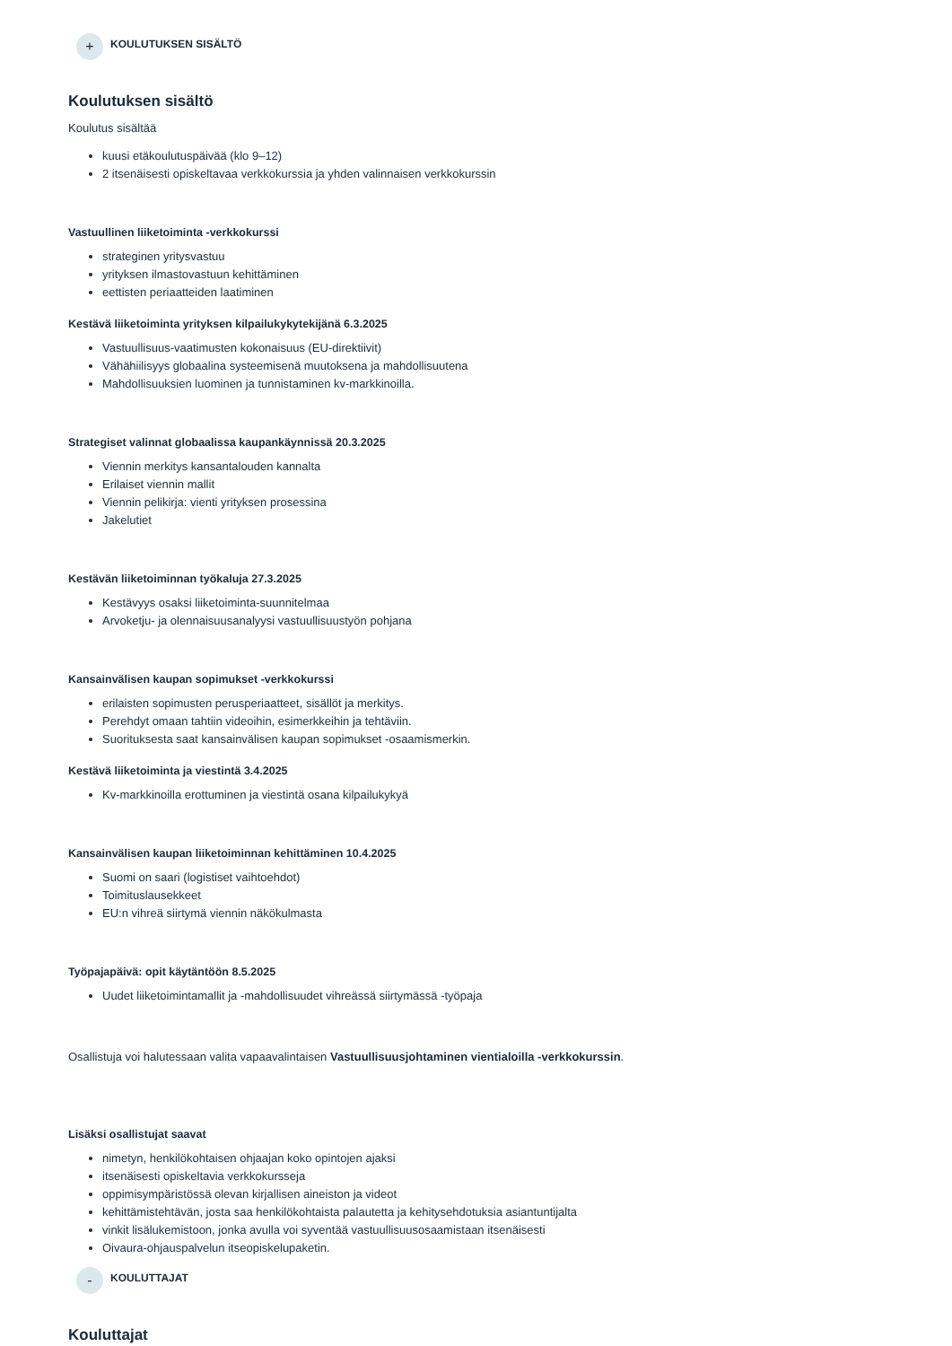+
KOULUTUKSEN SISÄLTÖ
Koulutuksen sisältö
Koulutus sisältää
kuusi etäkoulutuspäivää (klo 9–12)
2 itsenäisesti opiskeltavaa verkkokurssia ja yhden valinnaisen verkkokurssin
Vastuullinen liiketoiminta -verkkokurssi
strateginen yritysvastuu
yrityksen ilmastovastuun kehittäminen
eettisten periaatteiden laatiminen
Kestävä liiketoiminta yrityksen kilpailukykytekijänä 6.3.2025
Vastuullisuus-vaatimusten kokonaisuus (EU-direktiivit)
Vähähiilisyys globaalina systeemisenä muutoksena ja mahdollisuutena
Mahdollisuuksien luominen ja tunnistaminen kv-markkinoilla.
Strategiset valinnat globaalissa kaupankäynnissä 20.3.2025
Viennin merkitys kansantalouden kannalta
Erilaiset viennin mallit
Viennin pelikirja: vienti yrityksen prosessina
Jakelutiet
Kestävän liiketoiminnan työkaluja 27.3.2025
Kestävyys osaksi liiketoiminta-suunnitelmaa
Arvoketju- ja olennaisuusanalyysi vastuullisuustyön pohjana
Kansainvälisen kaupan sopimukset -verkkokurssi
erilaisten sopimusten perusperiaatteet, sisällöt ja merkitys.
Perehdyt omaan tahtiin videoihin, esimerkkeihin ja tehtäviin.
Suorituksesta saat kansainvälisen kaupan sopimukset -osaamismerkin.
Kestävä liiketoiminta ja viestintä 3.4.2025
Kv-markkinoilla erottuminen ja viestintä osana kilpailukykyä
Kansainvälisen kaupan liiketoiminnan kehittäminen 10.4.2025
Suomi on saari (logistiset vaihtoehdot)
Toimituslausekkeet
EU:n vihreä siirtymä viennin näkökulmasta
Työpajapäivä: opit käytäntöön 8.5.2025
Uudet liiketoimintamallit ja -mahdollisuudet vihreässä siirtymässä -työpaja
Osallistuja voi halutessaan valita vapaavalintaisen Vastuullisuusjohtaminen vientialoilla -verkkokurssin.
Lisäksi osallistujat saavat
nimetyn, henkilökohtaisen ohjaajan koko opintojen ajaksi
itsenäisesti opiskeltavia verkkokursseja
oppimisympäristössä olevan kirjallisen aineiston ja videot
kehittämistehtävän, josta saa henkilökohtaista palautetta ja kehitysehdotuksia asiantuntijalta
vinkit lisälukemistoon, jonka avulla voi syventää vastuullisuusosaamistaan itsenäisesti
Oivaura-ohjauspalvelun itseopiskelupaketin.
-
KOULUTTAJAT
Kouluttajat